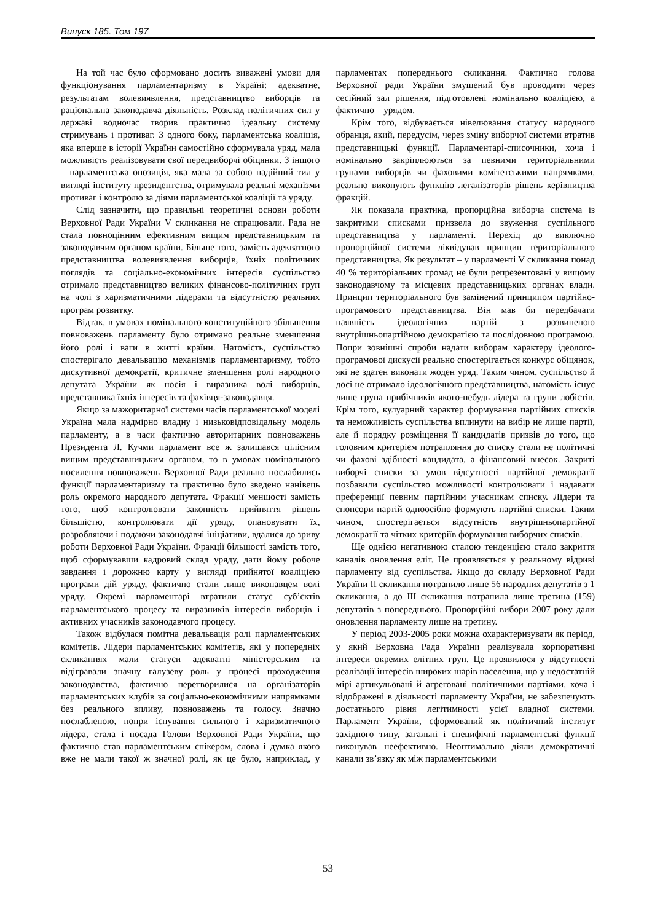Випуск 185. Том 197
На той час було сформовано досить виважені умови для функціонування парламентаризму в Україні: адекватне, результатам волевиявлення, представництво виборців та раціональна законодавча діяльність. Розклад політичних сил у державі водночас творив практично ідеальну систему стримувань і противаг. З одного боку, парламентська коаліція, яка вперше в історії України самостійно сформувала уряд, мала можливість реалізовувати свої передвиборчі обіцянки. З іншого – парламентська опозиція, яка мала за собою надійний тил у вигляді інституту президентства, отримувала реальні механізми противаг і контролю за діями парламентської коаліції та уряду.
Слід зазначити, що правильні теоретичні основи роботи Верховної Ради України V скликання не спрацювали. Рада не стала повноцінним ефективним вищим представницьким та законодавчим органом країни. Більше того, замість адекватного представництва волевиявлення виборців, їхніх політичних поглядів та соціально-економічних інтересів суспільство отримало представництво великих фінансово-політичних груп на чолі з харизматичними лідерами та відсутністю реальних програм розвитку.
Відтак, в умовах номінального конституційного збільшення повноважень парламенту було отримано реальне зменшення його ролі і ваги в житті країни. Натомість, суспільство спостерігало девальвацію механізмів парламентаризму, тобто дискутивної демократії, критичне зменшення ролі народного депутата України як носія і виразника волі виборців, представника їхніх інтересів та фахівця-законодавця.
Якщо за мажоритарної системи часів парламентської моделі Україна мала надмірно владну і низьковідповідальну модель парламенту, а в часи фактично авторитарних повноважень Президента Л. Кучми парламент все ж залишався цілісним вищим представницьким органом, то в умовах номінального посилення повноважень Верховної Ради реально послабились функції парламентаризму та практично було зведено нанівець роль окремого народного депутата. Фракції меншості замість того, щоб контролювати законність прийняття рішень більшістю, контролювати дії уряду, опановувати їх, розробляючи і подаючи законодавчі ініціативи, вдалися до зриву роботи Верховної Ради України. Фракції більшості замість того, щоб сформувавши кадровий склад уряду, дати йому робоче завдання і дорожню карту у вигляді прийнятої коаліцією програми дій уряду, фактично стали лише виконавцем волі уряду. Окремі парламентарі втратили статус суб’єктів парламентського процесу та виразників інтересів виборців і активних учасників законодавчого процесу.
Також відбулася помітна девальвація ролі парламентських комітетів. Лідери парламентських комітетів, які у попередніх скликаннях мали статуси адекватні міністерським та відігравали значну галузеву роль у процесі проходження законодавства, фактично перетворилися на організаторів парламентських клубів за соціально-економічними напрямками без реального впливу, повноважень та голосу. Значно послабленою, попри існування сильного і харизматичного лідера, стала і посада Голови Верховної Ради України, що фактично став парламентським спікером, слова і думка якого вже не мали такої ж значної ролі, як це було, наприклад, у парламентах попереднього скликання. Фактично голова Верховної ради України змушений був проводити через сесійний зал рішення, підготовлені номінально коаліцією, а фактично – урядом.
Крім того, відбувається нівелювання статусу народного обранця, який, передусім, через зміну виборчої системи втратив представницькі функції. Парламентарі-списочники, хоча і номінально закріплюються за певними територіальними групами виборців чи фаховими комітетськими напрямками, реально виконують функцію легалізаторів рішень керівництва фракцій.
Як показала практика, пропорційна виборча система із закритими списками призвела до звуження суспільного представництва у парламенті. Перехід до виключно пропорційної системи ліквідував принцип територіального представництва. Як результат – у парламенті V скликання понад 40 % територіальних громад не були репрезентовані у вищому законодавчому та місцевих представницьких органах влади. Принцип територіального був замінений принципом партійно-програмового представництва. Він мав би передбачати наявність ідеологічних партій з розвиненою внутрішньопартійною демократією та послідовною програмою. Попри зовнішні спроби надати виборам характеру ідеолого-програмової дискусії реально спостерігається конкурс обіцянок, які не здатен виконати жоден уряд. Таким чином, суспільство й досі не отримало ідеологічного представництва, натомість існує лише група прибічників якого-небудь лідера та групи лобістів. Крім того, кулуарний характер формування партійних списків та неможливість суспільства вплинути на вибір не лише партії, але й порядку розміщення її кандидатів призвів до того, що головним критерієм потрапляння до списку стали не політичні чи фахові здібності кандидата, а фінансовий внесок. Закриті виборчі списки за умов відсутності партійної демократії позбавили суспільство можливості контролювати і надавати преференції певним партійним учасникам списку. Лідери та спонсори партій одноосібно формують партійні списки. Таким чином, спостерігається відсутність внутрішньопартійної демократії та чітких критеріїв формування виборчих списків.
Ще однією негативною сталою тенденцією стало закриття каналів оновлення еліт. Це проявляється у реальному відриві парламенту від суспільства. Якщо до складу Верховної Ради України ІІ скликання потрапило лише 56 народних депутатів з 1 скликання, а до ІІІ скликання потрапила лише третина (159) депутатів з попереднього. Пропорційні вибори 2007 року дали оновлення парламенту лише на третину.
У період 2003-2005 роки можна охарактеризувати як період, у який Верховна Рада України реалізувала корпоративні інтереси окремих елітних груп. Це проявилося у відсутності реалізації інтересів широких шарів населення, що у недостатній мірі артикульовані й агреговані політичними партіями, хоча і відображені в діяльності парламенту України, не забезпечують достатнього рівня легітимності усієї владної системи. Парламент України, сформований як політичний інститут західного типу, загальні і специфічні парламентські функції виконував неефективно. Неоптимально діяли демократичні канали зв’язку як між парламентськими
53